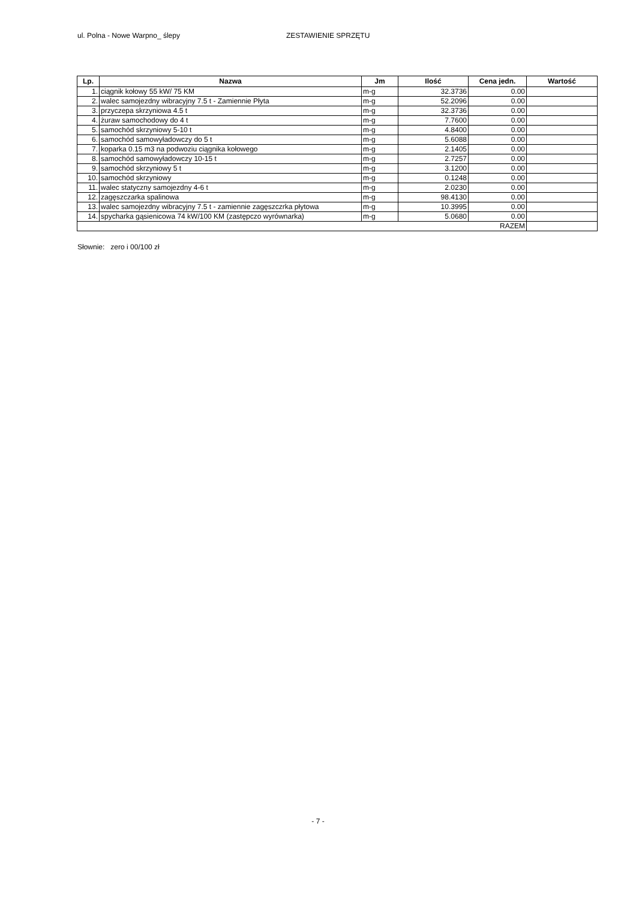ul. Polna - Nowe Warpno_ ślepy ZESTAWIENIE SPRZĘTU
| Lp. | Nazwa | Jm | Ilość | Cena jedn. | Wartość |
| --- | --- | --- | --- | --- | --- |
| 1. | ciągnik kołowy 55 kW/ 75 KM | m-g | 32.3736 | 0.00 | |
| 2. | walec samojezdny wibracyjny 7.5 t - Zamiennie Płyta | m-g | 52.2096 | 0.00 | |
| 3. | przyczepa skrzyniowa 4.5 t | m-g | 32.3736 | 0.00 | |
| 4. | żuraw samochodowy do 4 t | m-g | 7.7600 | 0.00 | |
| 5. | samochód skrzyniowy 5-10 t | m-g | 4.8400 | 0.00 | |
| 6. | samochód samowyładowczy do 5 t | m-g | 5.6088 | 0.00 | |
| 7. | koparka 0.15 m3 na podwoziu ciągnika kołowego | m-g | 2.1405 | 0.00 | |
| 8. | samochód samowyładowczy 10-15 t | m-g | 2.7257 | 0.00 | |
| 9. | samochód skrzyniowy 5 t | m-g | 3.1200 | 0.00 | |
| 10. | samochód skrzyniowy | m-g | 0.1248 | 0.00 | |
| 11. | walec statyczny samojezdny 4-6 t | m-g | 2.0230 | 0.00 | |
| 12. | zagęszczarka spalinowa | m-g | 98.4130 | 0.00 | |
| 13. | walec samojezdny wibracyjny 7.5 t - zamiennie zagęszczrka płytowa | m-g | 10.3995 | 0.00 | |
| 14. | spycharka gąsienicowa 74 kW/100 KM (zastępczo wyrównarka) | m-g | 5.0680 | 0.00 | |
| RAZEM | | | | | |
Słownie: zero i 00/100 zł
- 7 -